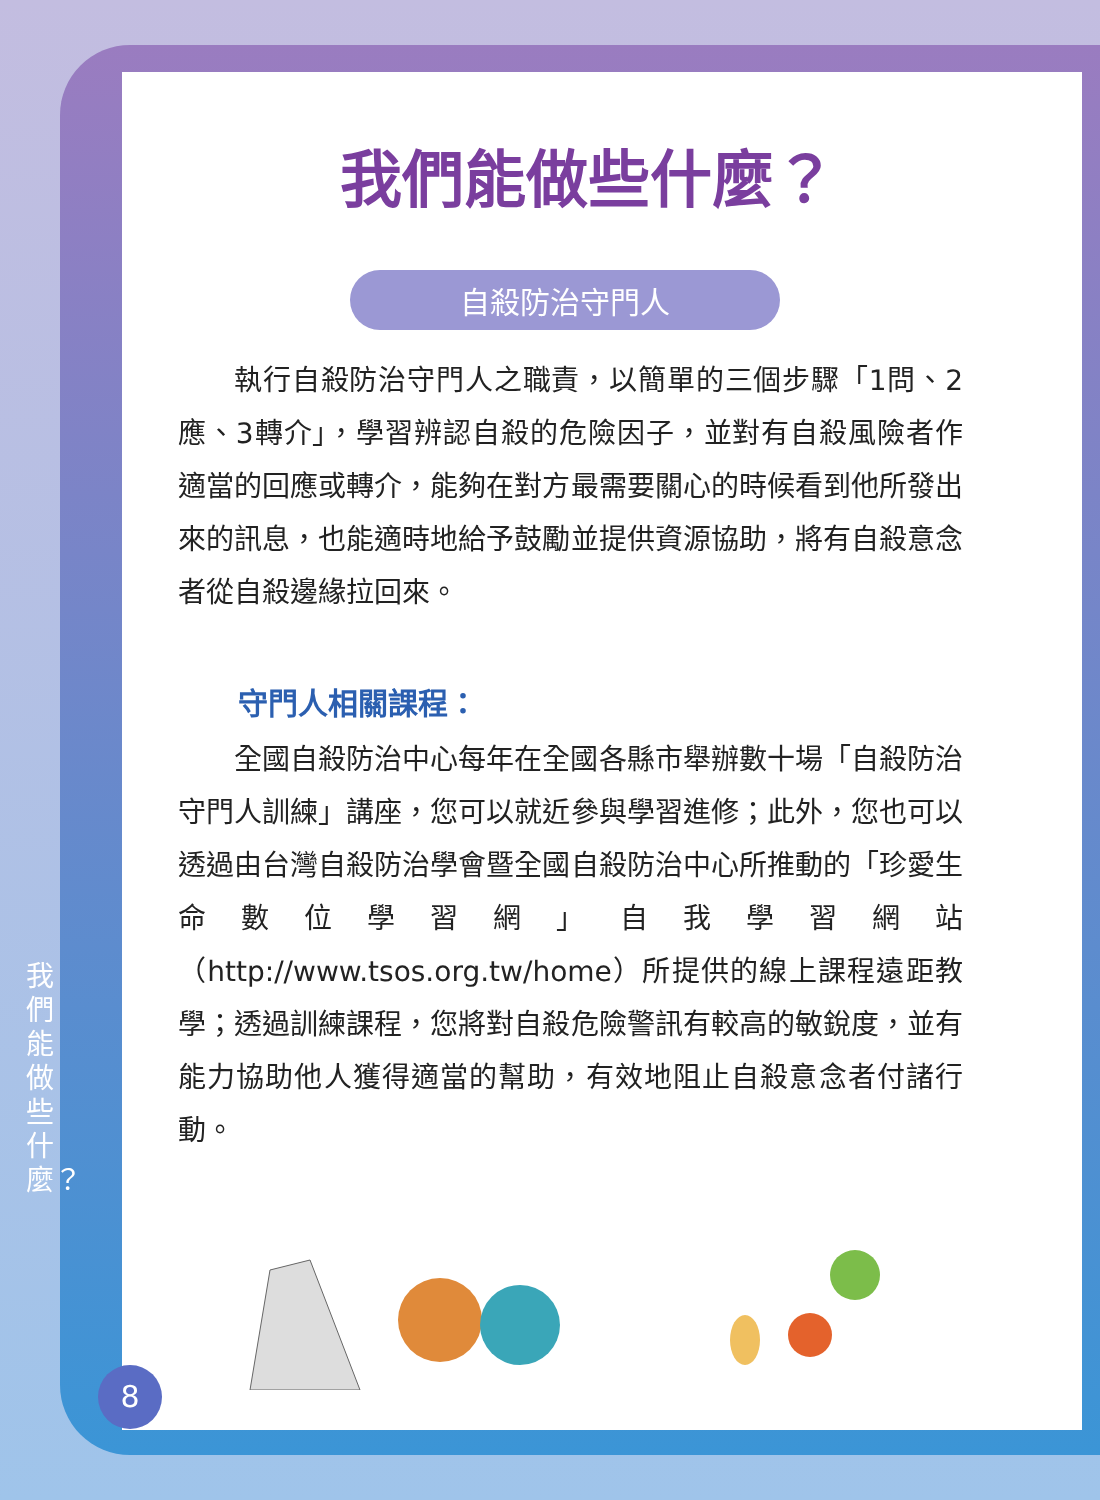我們能做些什麼？
自殺防治守門人
執行自殺防治守門人之職責，以簡單的三個步驟「1問、2應、3轉介」，學習辨認自殺的危險因子，並對有自殺風險者作適當的回應或轉介，能夠在對方最需要關心的時候看到他所發出來的訊息，也能適時地給予鼓勵並提供資源協助，將有自殺意念者從自殺邊緣拉回來。
守門人相關課程：
全國自殺防治中心每年在全國各縣市舉辦數十場「自殺防治守門人訓練」講座，您可以就近參與學習進修；此外，您也可以透過由台灣自殺防治學會暨全國自殺防治中心所推動的「珍愛生命數位學習網」自我學習網站（http://www.tsos.org.tw/home）所提供的線上課程遠距教學；透過訓練課程，您將對自殺危險警訊有較高的敏銳度，並有能力協助他人獲得適當的幫助，有效地阻止自殺意念者付諸行動。
我們能做些什麼？
8